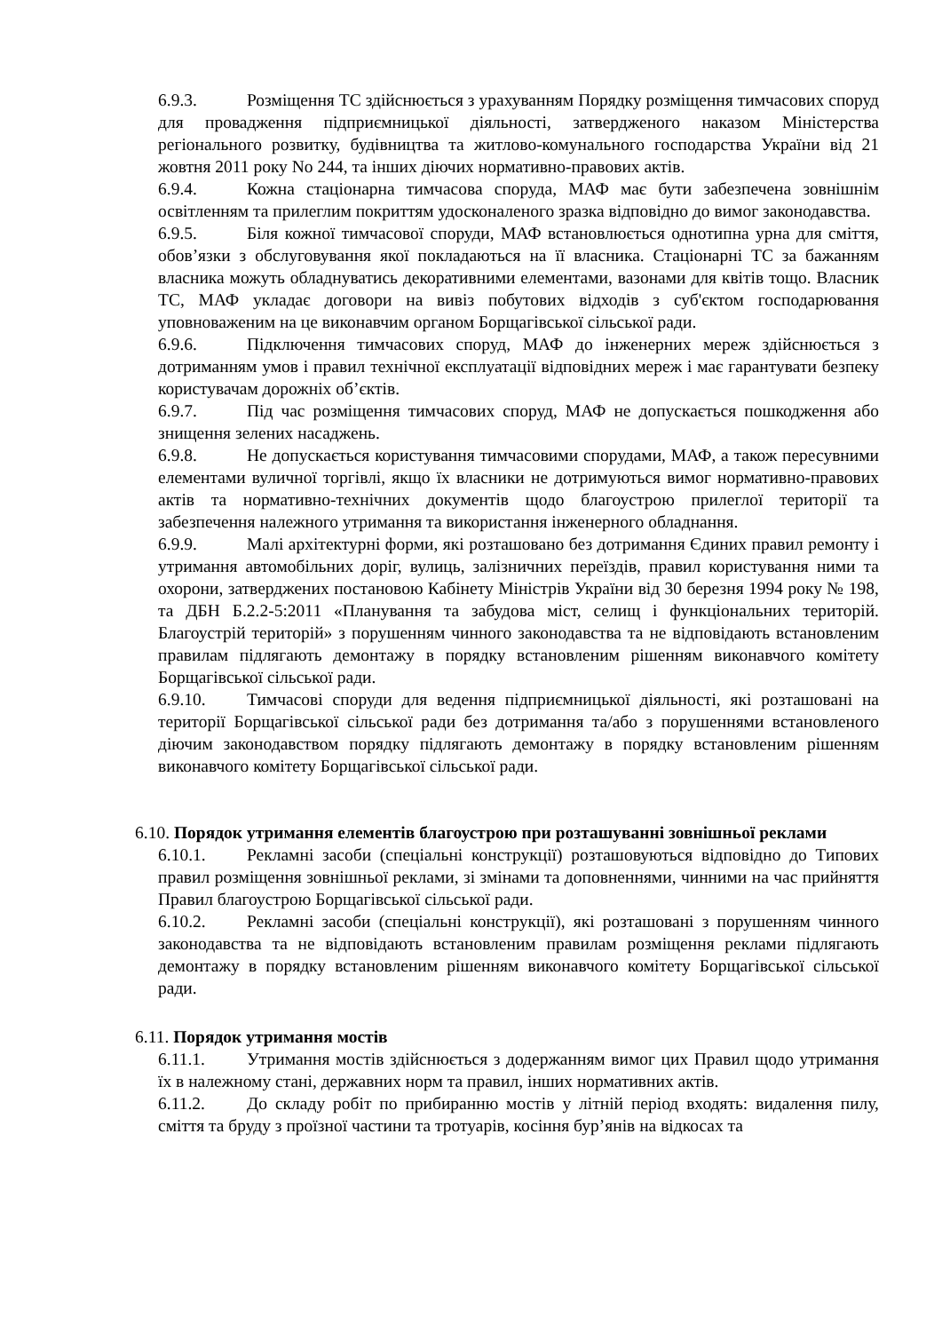6.9.3. Розміщення ТС здійснюється з урахуванням Порядку розміщення тимчасових споруд для провадження підприємницької діяльності, затвердженого наказом Міністерства регіонального розвитку, будівництва та житлово-комунального господарства України від 21 жовтня 2011 року No 244, та інших діючих нормативно-правових актів.
6.9.4. Кожна стаціонарна тимчасова споруда, МАФ має бути забезпечена зовнішнім освітленням та прилеглим покриттям удосконаленого зразка відповідно до вимог законодавства.
6.9.5. Біля кожної тимчасової споруди, МАФ встановлюється однотипна урна для сміття, обов’язки з обслуговування якої покладаються на її власника. Стаціонарні ТС за бажанням власника можуть обладнуватись декоративними елементами, вазонами для квітів тощо. Власник ТС, МАФ укладає договори на вивіз побутових відходів з суб'єктом господарювання уповноваженим на це виконавчим органом Борщагівської сільської ради.
6.9.6. Підключення тимчасових споруд, МАФ до інженерних мереж здійснюється з дотриманням умов і правил технічної експлуатації відповідних мереж і має гарантувати безпеку користувачам дорожніх об’єктів.
6.9.7. Під час розміщення тимчасових споруд, МАФ не допускається пошкодження або знищення зелених насаджень.
6.9.8. Не допускається користування тимчасовими спорудами, МАФ, а також пересувними елементами вуличної торгівлі, якщо їх власники не дотримуються вимог нормативно-правових актів та нормативно-технічних документів щодо благоустрою прилеглої території та забезпечення належного утримання та використання інженерного обладнання.
6.9.9. Малі архітектурні форми, які розташовано без дотримання Єдиних правил ремонту і утримання автомобільних доріг, вулиць, залізничних переїздів, правил користування ними та охорони, затверджених постановою Кабінету Міністрів України від 30 березня 1994 року № 198, та ДБН Б.2.2-5:2011 «Планування та забудова міст, селищ і функціональних територій. Благоустрій територій» з порушенням чинного законодавства та не відповідають встановленим правилам підлягають демонтажу в порядку встановленим рішенням виконавчого комітету Борщагівської сільської ради.
6.9.10. Тимчасові споруди для ведення підприємницької діяльності, які розташовані на території Борщагівської сільської ради без дотримання та/або з порушеннями встановленого діючим законодавством порядку підлягають демонтажу в порядку встановленим рішенням виконавчого комітету Борщагівської сільської ради.
6.10. Порядок утримання елементів благоустрою при розташуванні зовнішньої реклами
6.10.1. Рекламні засоби (спеціальні конструкції) розташовуються відповідно до Типових правил розміщення зовнішньої реклами, зі змінами та доповненнями, чинними на час прийняття Правил благоустрою Борщагівської сільської ради.
6.10.2. Рекламні засоби (спеціальні конструкції), які розташовані з порушенням чинного законодавства та не відповідають встановленим правилам розміщення реклами підлягають демонтажу в порядку встановленим рішенням виконавчого комітету Борщагівської сільської ради.
6.11. Порядок утримання мостів
6.11.1. Утримання мостів здійснюється з додержанням вимог цих Правил щодо утримання їх в належному стані, державних норм та правил, інших нормативних актів.
6.11.2. До складу робіт по прибиранню мостів у літній період входять: видалення пилу, сміття та бруду з проїзної частини та тротуарів, косіння бур’янів на відкосах та